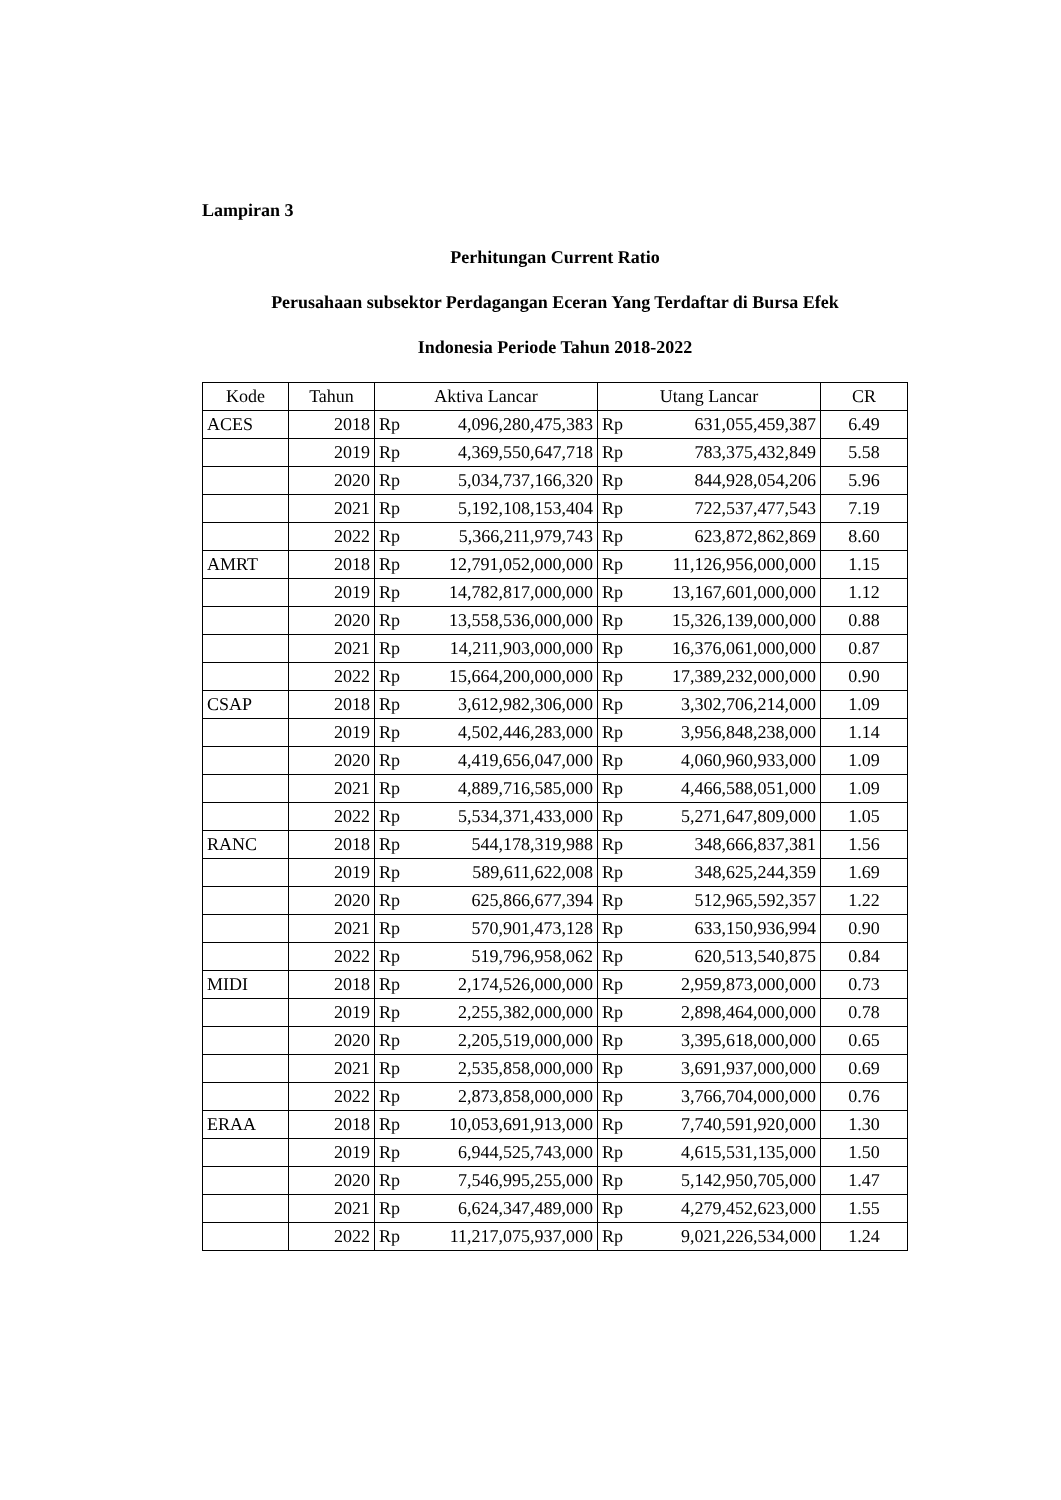Lampiran 3
Perhitungan Current Ratio
Perusahaan subsektor Perdagangan Eceran Yang Terdaftar di Bursa Efek
Indonesia Periode Tahun 2018-2022
| Kode | Tahun | Aktiva Lancar | Utang Lancar | CR |
| --- | --- | --- | --- | --- |
| ACES | 2018 | Rp 4,096,280,475,383 | Rp 631,055,459,387 | 6.49 |
| | 2019 | Rp 4,369,550,647,718 | Rp 783,375,432,849 | 5.58 |
| | 2020 | Rp 5,034,737,166,320 | Rp 844,928,054,206 | 5.96 |
| | 2021 | Rp 5,192,108,153,404 | Rp 722,537,477,543 | 7.19 |
| | 2022 | Rp 5,366,211,979,743 | Rp 623,872,862,869 | 8.60 |
| AMRT | 2018 | Rp 12,791,052,000,000 | Rp 11,126,956,000,000 | 1.15 |
| | 2019 | Rp 14,782,817,000,000 | Rp 13,167,601,000,000 | 1.12 |
| | 2020 | Rp 13,558,536,000,000 | Rp 15,326,139,000,000 | 0.88 |
| | 2021 | Rp 14,211,903,000,000 | Rp 16,376,061,000,000 | 0.87 |
| | 2022 | Rp 15,664,200,000,000 | Rp 17,389,232,000,000 | 0.90 |
| CSAP | 2018 | Rp 3,612,982,306,000 | Rp 3,302,706,214,000 | 1.09 |
| | 2019 | Rp 4,502,446,283,000 | Rp 3,956,848,238,000 | 1.14 |
| | 2020 | Rp 4,419,656,047,000 | Rp 4,060,960,933,000 | 1.09 |
| | 2021 | Rp 4,889,716,585,000 | Rp 4,466,588,051,000 | 1.09 |
| | 2022 | Rp 5,534,371,433,000 | Rp 5,271,647,809,000 | 1.05 |
| RANC | 2018 | Rp 544,178,319,988 | Rp 348,666,837,381 | 1.56 |
| | 2019 | Rp 589,611,622,008 | Rp 348,625,244,359 | 1.69 |
| | 2020 | Rp 625,866,677,394 | Rp 512,965,592,357 | 1.22 |
| | 2021 | Rp 570,901,473,128 | Rp 633,150,936,994 | 0.90 |
| | 2022 | Rp 519,796,958,062 | Rp 620,513,540,875 | 0.84 |
| MIDI | 2018 | Rp 2,174,526,000,000 | Rp 2,959,873,000,000 | 0.73 |
| | 2019 | Rp 2,255,382,000,000 | Rp 2,898,464,000,000 | 0.78 |
| | 2020 | Rp 2,205,519,000,000 | Rp 3,395,618,000,000 | 0.65 |
| | 2021 | Rp 2,535,858,000,000 | Rp 3,691,937,000,000 | 0.69 |
| | 2022 | Rp 2,873,858,000,000 | Rp 3,766,704,000,000 | 0.76 |
| ERAA | 2018 | Rp 10,053,691,913,000 | Rp 7,740,591,920,000 | 1.30 |
| | 2019 | Rp 6,944,525,743,000 | Rp 4,615,531,135,000 | 1.50 |
| | 2020 | Rp 7,546,995,255,000 | Rp 5,142,950,705,000 | 1.47 |
| | 2021 | Rp 6,624,347,489,000 | Rp 4,279,452,623,000 | 1.55 |
| | 2022 | Rp 11,217,075,937,000 | Rp 9,021,226,534,000 | 1.24 |